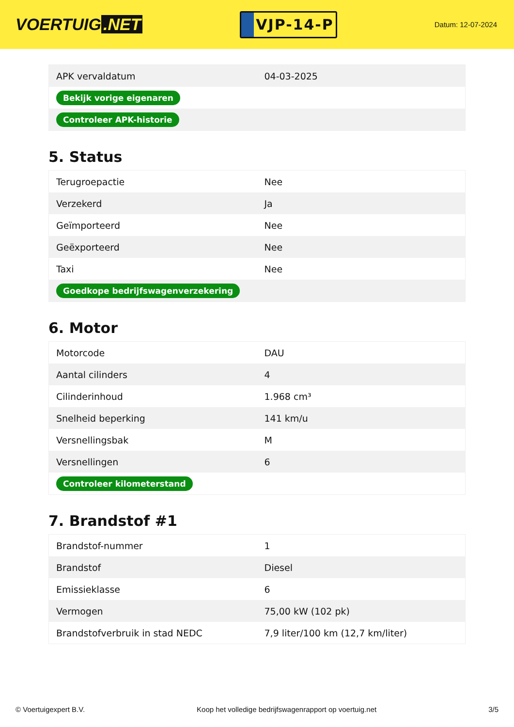VOERTUIG.NET
VJP-14-P
Datum: 12-07-2024
| APK vervaldatum | 04-03-2025 |
| Bekijk vorige eigenaren | |
| Controleer APK-historie | |
5. Status
| Terugroepactie | Nee |
| Verzekerd | Ja |
| Geïmporteerd | Nee |
| Geëxporteerd | Nee |
| Taxi | Nee |
| Goedkope bedrijfswagenverzekering | |
6. Motor
| Motorcode | DAU |
| Aantal cilinders | 4 |
| Cilinderinhoud | 1.968 cm³ |
| Snelheid beperking | 141 km/u |
| Versnellingsbak | M |
| Versnellingen | 6 |
| Controleer kilometerstand | |
7. Brandstof #1
| Brandstof-nummer | 1 |
| Brandstof | Diesel |
| Emissieklasse | 6 |
| Vermogen | 75,00 kW (102 pk) |
| Brandstofverbruik in stad NEDC | 7,9 liter/100 km (12,7 km/liter) |
© Voertuigexpert B.V. Koop het volledige bedrijfswagenrapport op voertuig.net 3/5